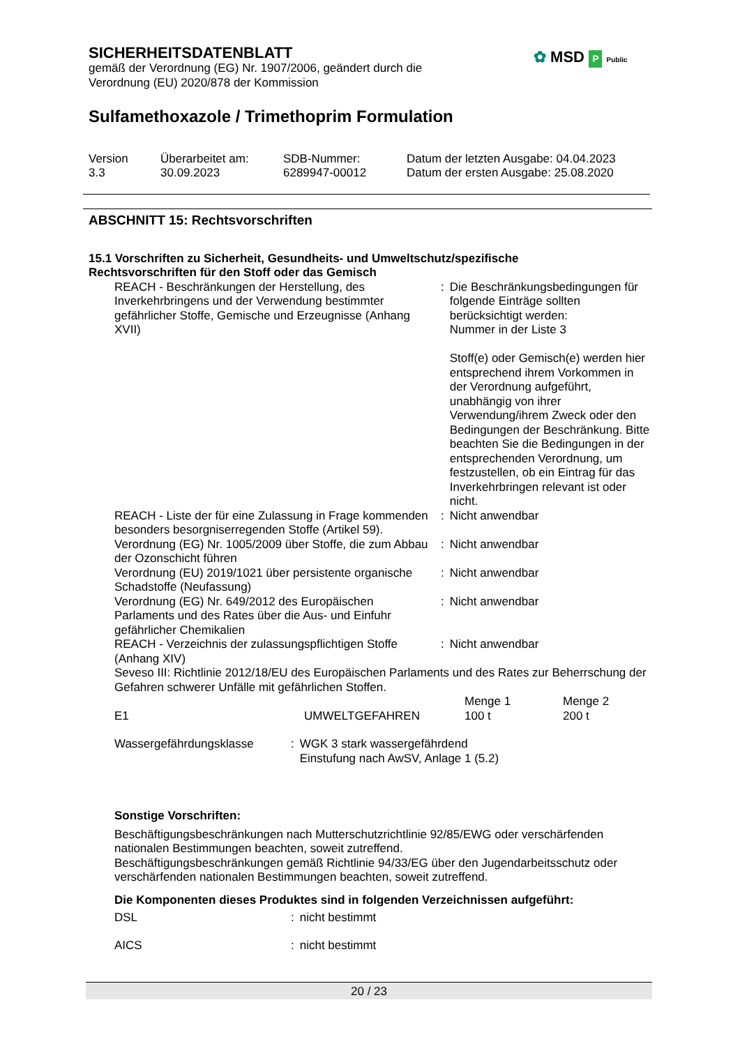✿ MSD P Public
SICHERHEITSDATENBLATT
gemäß der Verordnung (EG) Nr. 1907/2006, geändert durch die
Verordnung (EU) 2020/878 der Kommission
Sulfamethoxazole / Trimethoprim Formulation
| Version 3.3 | Überarbeitet am: 30.09.2023 | SDB-Nummer: 6289947-00012 | Datum der letzten Ausgabe: 04.04.2023 Datum der ersten Ausgabe: 25.08.2020 |
ABSCHNITT 15: Rechtsvorschriften
15.1 Vorschriften zu Sicherheit, Gesundheits- und Umweltschutz/spezifische
Rechtsvorschriften für den Stoff oder das Gemisch
| REACH - Beschränkungen der Herstellung, des Inverkehrbringens und der Verwendung bestimmter gefährlicher Stoffe, Gemische und Erzeugnisse (Anhang XVII) | : | Die Beschränkungsbedingungen für folgende Einträge sollten berücksichtigt werden: Nummer in der Liste 3 Stoff(e) oder Gemisch(e) werden hier entsprechend ihrem Vorkommen in der Verordnung aufgeführt, unabhängig von ihrer Verwendung/ihrem Zweck oder den Bedingungen der Beschränkung. Bitte beachten Sie die Bedingungen in der entsprechenden Verordnung, um festzustellen, ob ein Eintrag für das Inverkehrbringen relevant ist oder nicht. |
| REACH - Liste der für eine Zulassung in Frage kommenden besonders besorgniserregenden Stoffe (Artikel 59). | : | Nicht anwendbar |
| Verordnung (EG) Nr. 1005/2009 über Stoffe, die zum Abbau der Ozonschicht führen | : | Nicht anwendbar |
| Verordnung (EU) 2019/1021 über persistente organische Schadstoffe (Neufassung) | : | Nicht anwendbar |
| Verordnung (EG) Nr. 649/2012 des Europäischen Parlaments und des Rates über die Aus- und Einfuhr gefährlicher Chemikalien | : | Nicht anwendbar |
| REACH - Verzeichnis der zulassungspflichtigen Stoffe (Anhang XIV) | : | Nicht anwendbar |
Seveso III: Richtlinie 2012/18/EU des Europäischen Parlaments und des Rates zur Beherrschung der Gefahren schwerer Unfälle mit gefährlichen Stoffen.
| E1 | UMWELTGEFAHREN | Menge 1 100 t | Menge 2 200 t |
| Wassergefährdungsklasse | : | WGK 3 stark wassergefährdend Einstufung nach AwSV, Anlage 1 (5.2) |
Sonstige Vorschriften:
Beschäftigungsbeschränkungen nach Mutterschutzrichtlinie 92/85/EWG oder verschärfenden nationalen Bestimmungen beachten, soweit zutreffend.
Beschäftigungsbeschränkungen gemäß Richtlinie 94/33/EG über den Jugendarbeitsschutz oder verschärfenden nationalen Bestimmungen beachten, soweit zutreffend.
Die Komponenten dieses Produktes sind in folgenden Verzeichnissen aufgeführt:
| DSL | : | nicht bestimmt |
| AICS | : | nicht bestimmt |
20 / 23